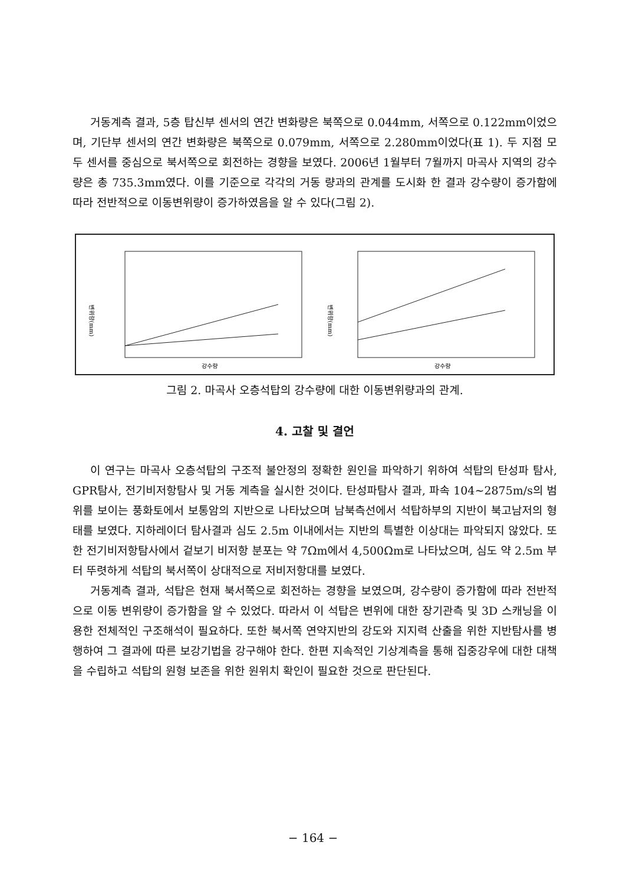거동계측 결과, 5층 탑신부 센서의 연간 변화량은 북쪽으로 0.044mm, 서쪽으로 0.122mm이었으며, 기단부 센서의 연간 변화량은 북쪽으로 0.079mm, 서쪽으로 2.280mm이었다(표 1). 두 지점 모두 센서를 중심으로 북서쪽으로 회전하는 경향을 보였다. 2006년 1월부터 7월까지 마곡사 지역의 강수량은 총 735.3mm였다. 이를 기준으로 각각의 거동 량과의 관계를 도시화 한 결과 강수량이 증가함에 따라 전반적으로 이동변위량이 증가하였음을 알 수 있다(그림 2).
변위량(mm)
강수량
변위량(mm)
강수량
그림 2. 마곡사 오층석탑의 강수량에 대한 이동변위량과의 관계.
4. 고찰 및 결언
이 연구는 마곡사 오층석탑의 구조적 불안정의 정확한 원인을 파악하기 위하여 석탑의 탄성파 탐사, GPR탐사, 전기비저항탐사 및 거동 계측을 실시한 것이다. 탄성파탐사 결과, 파속 104~2875m/s의 범위를 보이는 풍화토에서 보통암의 지반으로 나타났으며 남북측선에서 석탑하부의 지반이 북고남저의 형태를 보였다. 지하레이더 탐사결과 심도 2.5m 이내에서는 지반의 특별한 이상대는 파악되지 않았다. 또한 전기비저항탐사에서 겉보기 비저항 분포는 약 7Ωm에서 4,500Ωm로 나타났으며, 심도 약 2.5m 부터 뚜렷하게 석탑의 북서쪽이 상대적으로 저비저항대를 보였다.
거동계측 결과, 석탑은 현재 북서쪽으로 회전하는 경향을 보였으며, 강수량이 증가함에 따라 전반적으로 이동 변위량이 증가함을 알 수 있었다. 따라서 이 석탑은 변위에 대한 장기관측 및 3D 스캐닝을 이용한 전체적인 구조해석이 필요하다. 또한 북서쪽 연약지반의 강도와 지지력 산출을 위한 지반탐사를 병행하여 그 결과에 따른 보강기법을 강구해야 한다. 한편 지속적인 기상계측을 통해 집중강우에 대한 대책을 수립하고 석탑의 원형 보존을 위한 원위치 확인이 필요한 것으로 판단된다.
− 164 −